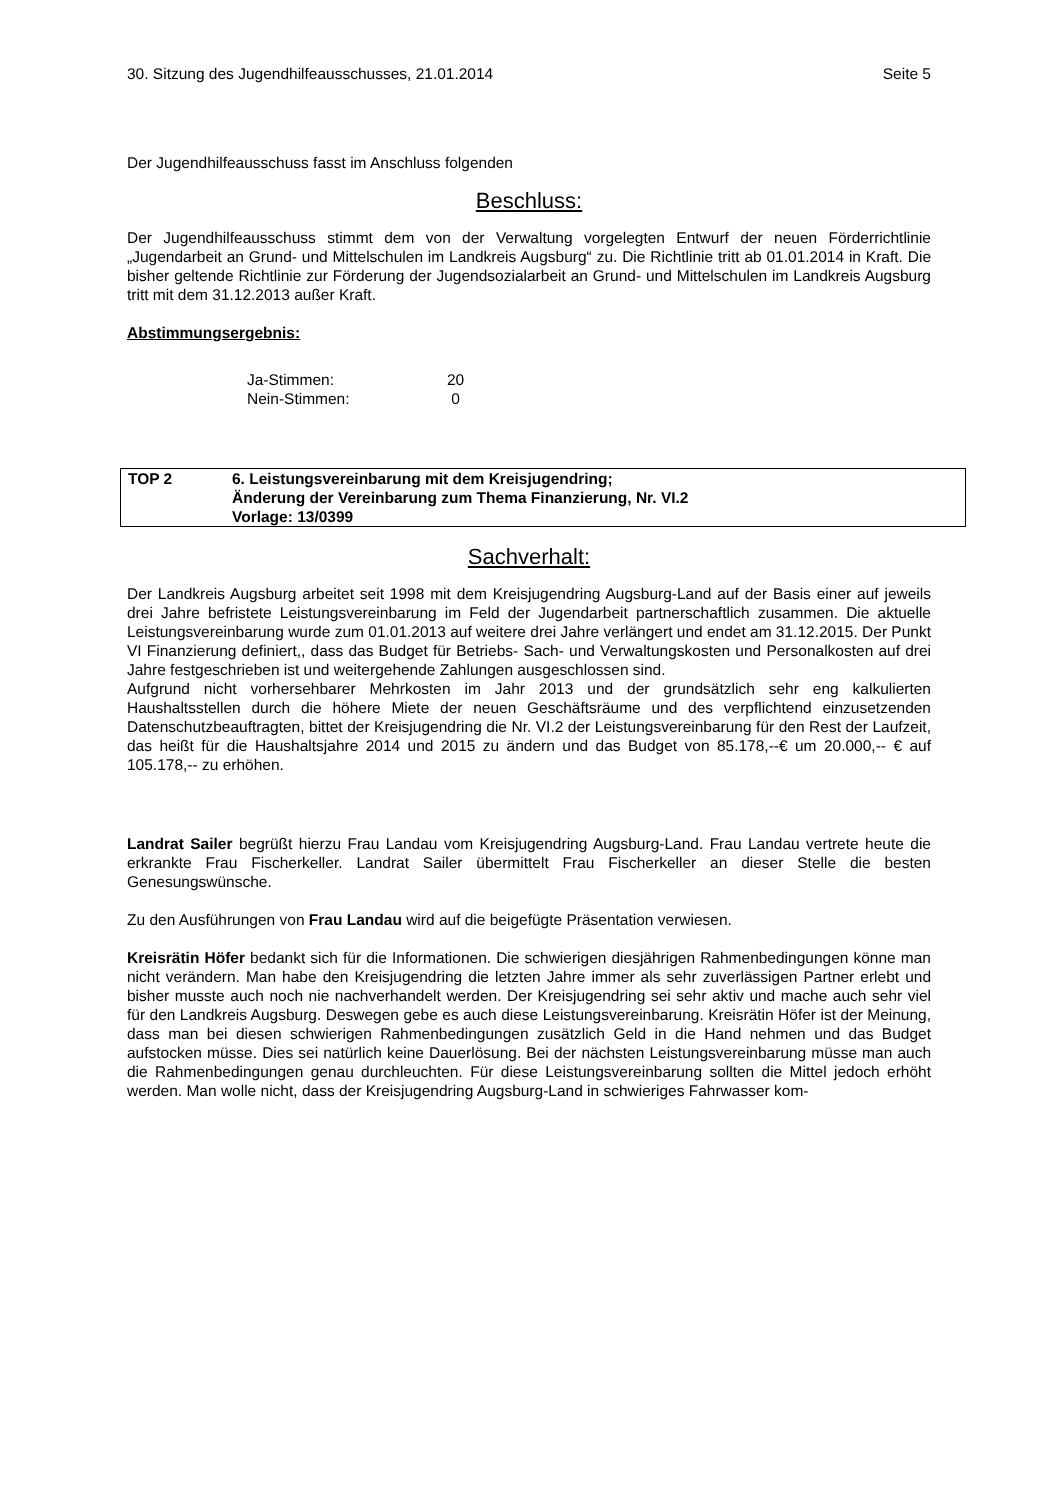30. Sitzung des Jugendhilfeausschusses, 21.01.2014 Seite 5
Der Jugendhilfeausschuss fasst im Anschluss folgenden
Beschluss:
Der Jugendhilfeausschuss stimmt dem von der Verwaltung vorgelegten Entwurf der neuen Förderrichtlinie „Jugendarbeit an Grund- und Mittelschulen im Landkreis Augsburg“ zu. Die Richtlinie tritt ab 01.01.2014 in Kraft. Die bisher geltende Richtlinie zur Förderung der Jugendsozialarbeit an Grund- und Mittelschulen im Landkreis Augsburg tritt mit dem 31.12.2013 außer Kraft.
Abstimmungsergebnis:
| Ja-Stimmen: | 20 |
| Nein-Stimmen: | 0 |
| TOP 2 | 6. Leistungsvereinbarung mit dem Kreisjugendring; Änderung der Vereinbarung zum Thema Finanzierung, Nr. VI.2 Vorlage: 13/0399 |
Sachverhalt:
Der Landkreis Augsburg arbeitet seit 1998 mit dem Kreisjugendring Augsburg-Land auf der Basis einer auf jeweils drei Jahre befristete Leistungsvereinbarung im Feld der Jugendarbeit partnerschaftlich zusammen. Die aktuelle Leistungsvereinbarung wurde zum 01.01.2013 auf weitere drei Jahre verlängert und endet am 31.12.2015. Der Punkt VI Finanzierung definiert,, dass das Budget für Betriebs- Sach- und Verwaltungskosten und Personalkosten auf drei Jahre festgeschrieben ist und weitergehende Zahlungen ausgeschlossen sind.
Aufgrund nicht vorhersehbarer Mehrkosten im Jahr 2013 und der grundsätzlich sehr eng kalkulierten Haushaltsstellen durch die höhere Miete der neuen Geschäftsräume und des verpflichtend einzusetzenden Datenschutzbeauftragten, bittet der Kreisjugendring die Nr. VI.2 der Leistungsvereinbarung für den Rest der Laufzeit, das heißt für die Haushaltsjahre 2014 und 2015 zu ändern und das Budget von 85.178,--€ um 20.000,-- € auf 105.178,-- zu erhöhen.
Landrat Sailer begrüßt hierzu Frau Landau vom Kreisjugendring Augsburg-Land. Frau Landau vertrete heute die erkrankte Frau Fischerkeller. Landrat Sailer übermittelt Frau Fischerkeller an dieser Stelle die besten Genesungswünsche.
Zu den Ausführungen von Frau Landau wird auf die beigefügte Präsentation verwiesen.
Kreisrätin Höfer bedankt sich für die Informationen. Die schwierigen diesjährigen Rahmenbedingungen könne man nicht verändern. Man habe den Kreisjugendring die letzten Jahre immer als sehr zuverlässigen Partner erlebt und bisher musste auch noch nie nachverhandelt werden. Der Kreisjugendring sei sehr aktiv und mache auch sehr viel für den Landkreis Augsburg. Deswegen gebe es auch diese Leistungsvereinbarung. Kreisrätin Höfer ist der Meinung, dass man bei diesen schwierigen Rahmenbedingungen zusätzlich Geld in die Hand nehmen und das Budget aufstocken müsse. Dies sei natürlich keine Dauerlösung. Bei der nächsten Leistungsvereinbarung müsse man auch die Rahmenbedingungen genau durchleuchten. Für diese Leistungsvereinbarung sollten die Mittel jedoch erhöht werden. Man wolle nicht, dass der Kreisjugendring Augsburg-Land in schwieriges Fahrwasser kom-